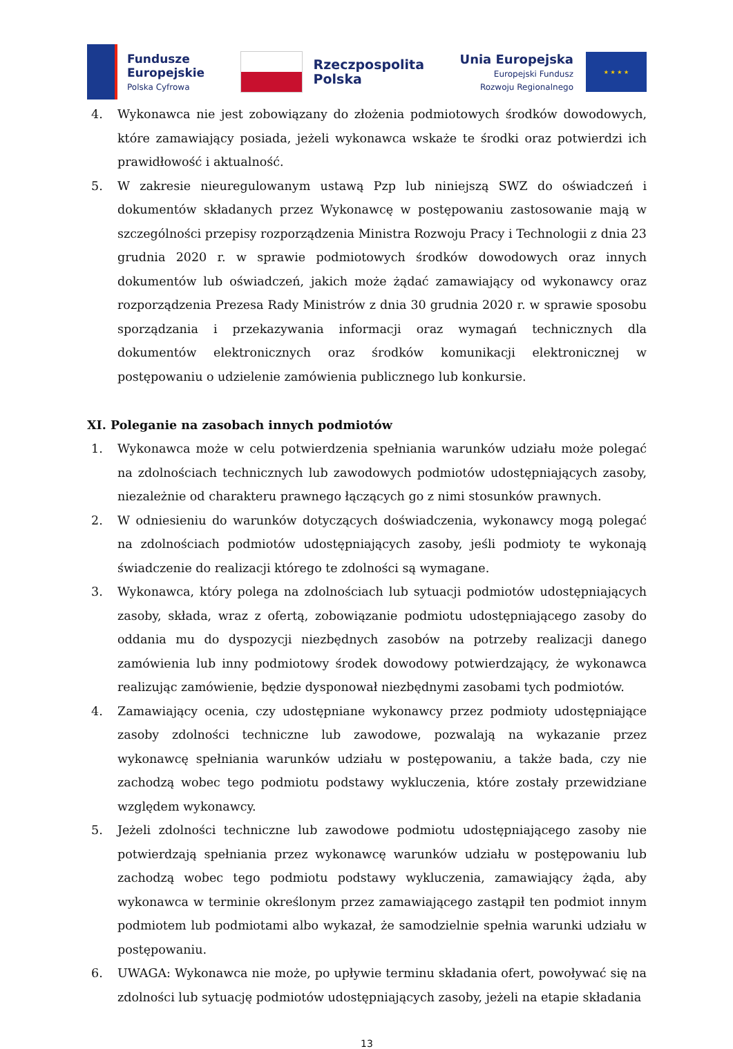Fundusze
Europejskie
Polska Cyfrowa
Rzeczpospolita
Polska
Unia Europejska
Europejski Fundusz
Rozwoju Regionalnego
★ ★ ★ ★
4. Wykonawca nie jest zobowiązany do złożenia podmiotowych środków dowodowych, które zamawiający posiada, jeżeli wykonawca wskaże te środki oraz potwierdzi ich prawidłowość i aktualność.
5. W zakresie nieuregulowanym ustawą Pzp lub niniejszą SWZ do oświadczeń i dokumentów składanych przez Wykonawcę w postępowaniu zastosowanie mają w szczególności przepisy rozporządzenia Ministra Rozwoju Pracy i Technologii z dnia 23 grudnia 2020 r. w sprawie podmiotowych środków dowodowych oraz innych dokumentów lub oświadczeń, jakich może żądać zamawiający od wykonawcy oraz rozporządzenia Prezesa Rady Ministrów z dnia 30 grudnia 2020 r. w sprawie sposobu sporządzania i przekazywania informacji oraz wymagań technicznych dla dokumentów elektronicznych oraz środków komunikacji elektronicznej w postępowaniu o udzielenie zamówienia publicznego lub konkursie.
XI. Poleganie na zasobach innych podmiotów
1. Wykonawca może w celu potwierdzenia spełniania warunków udziału może polegać na zdolnościach technicznych lub zawodowych podmiotów udostępniających zasoby, niezależnie od charakteru prawnego łączących go z nimi stosunków prawnych.
2. W odniesieniu do warunków dotyczących doświadczenia, wykonawcy mogą polegać na zdolnościach podmiotów udostępniających zasoby, jeśli podmioty te wykonają świadczenie do realizacji którego te zdolności są wymagane.
3. Wykonawca, który polega na zdolnościach lub sytuacji podmiotów udostępniających zasoby, składa, wraz z ofertą, zobowiązanie podmiotu udostępniającego zasoby do oddania mu do dyspozycji niezbędnych zasobów na potrzeby realizacji danego zamówienia lub inny podmiotowy środek dowodowy potwierdzający, że wykonawca realizując zamówienie, będzie dysponował niezbędnymi zasobami tych podmiotów.
4. Zamawiający ocenia, czy udostępniane wykonawcy przez podmioty udostępniające zasoby zdolności techniczne lub zawodowe, pozwalają na wykazanie przez wykonawcę spełniania warunków udziału w postępowaniu, a także bada, czy nie zachodzą wobec tego podmiotu podstawy wykluczenia, które zostały przewidziane względem wykonawcy.
5. Jeżeli zdolności techniczne lub zawodowe podmiotu udostępniającego zasoby nie potwierdzają spełniania przez wykonawcę warunków udziału w postępowaniu lub zachodzą wobec tego podmiotu podstawy wykluczenia, zamawiający żąda, aby wykonawca w terminie określonym przez zamawiającego zastąpił ten podmiot innym podmiotem lub podmiotami albo wykazał, że samodzielnie spełnia warunki udziału w postępowaniu.
6. UWAGA: Wykonawca nie może, po upływie terminu składania ofert, powoływać się na zdolności lub sytuację podmiotów udostępniających zasoby, jeżeli na etapie składania
13